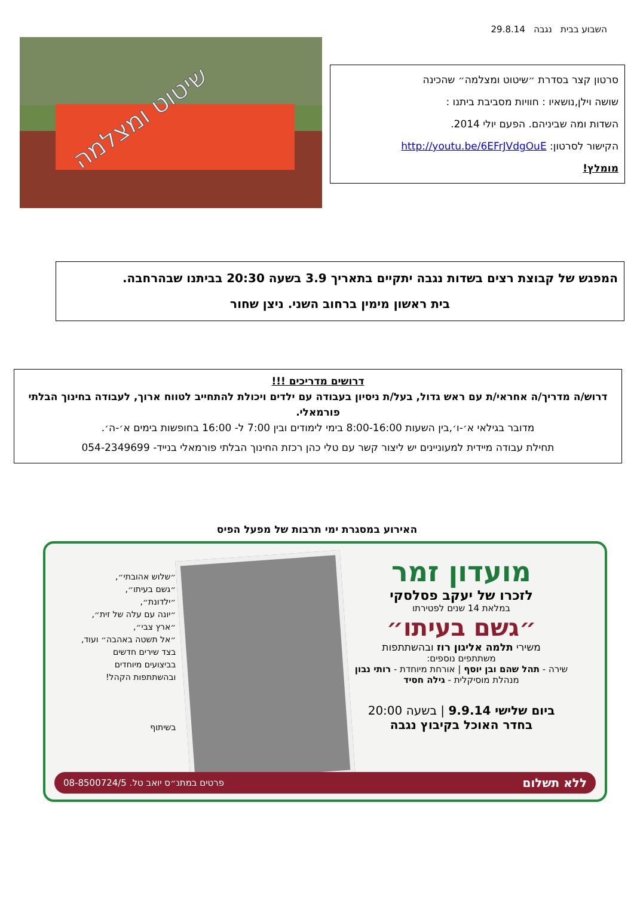השבוע בבית נגבה 29.8.14
שיטוט ומצלמה
סרטון קצר בסדרת ״שיטוט ומצלמה״ שהכינה
שושה וילן,נושאיו : חוויות מסביבת ביתנו :
השדות ומה שביניהם. הפעם יולי 2014.
הקישור לסרטון: http://youtu.be/6EFrJVdgOuE
מומלץ!
המפגש של קבוצת רצים בשדות נגבה יתקיים בתאריך 3.9 בשעה 20:30 בביתנו שבהרחבה.
בית ראשון מימין ברחוב השני. ניצן שחור
דרושים מדריכים !!!
דרוש/ה מדריך/ה אחראי/ת עם ראש גדול, בעל/ת ניסיון בעבודה עם ילדים ויכולת להתחייב לטווח ארוך, לעבודה בחינוך הבלתי פורמאלי.
מדובר בגילאי א׳-ו׳,בין השעות 8:00-16:00 בימי לימודים ובין 7:00 ל- 16:00 בחופשות בימים א׳-ה׳.
תחילת עבודה מיידית למעוניינים יש ליצור קשר עם טלי כהן רכזת החינוך הבלתי פורמאלי בנייד- 054-2349699
האירוע במסגרת ימי תרבות של מפעל הפיס
מועדון זמר
לזכרו של יעקב פסלסקי
במלאת 14 שנים לפטירתו
״גשם בעיתו״
משירי תלמה אליגון רוז ובהשתתפות
משתתפים נוספים:
שירה - תהל שהם ובן יוסף | אורחת מיוחדת - רותי נבון
מנהלת מוסיקלית - גילה חסיד
ביום שלישי 9.9.14 | בשעה 20:00
בחדר האוכל בקיבוץ נגבה
״שלוש אהובתי״,
״גשם בעיתו״,
״ילדונת״,
״יונה עם עלה של זית״,
״ארץ צבי״,
״אל תשטה באהבה״ ועוד,
בצד שירים חדשים
בביצועים מיוחדים
ובהשתתפות הקהל!
בשיתוף
ללא תשלום פרטים במתנ״ס יואב טל. 08-8500724/5